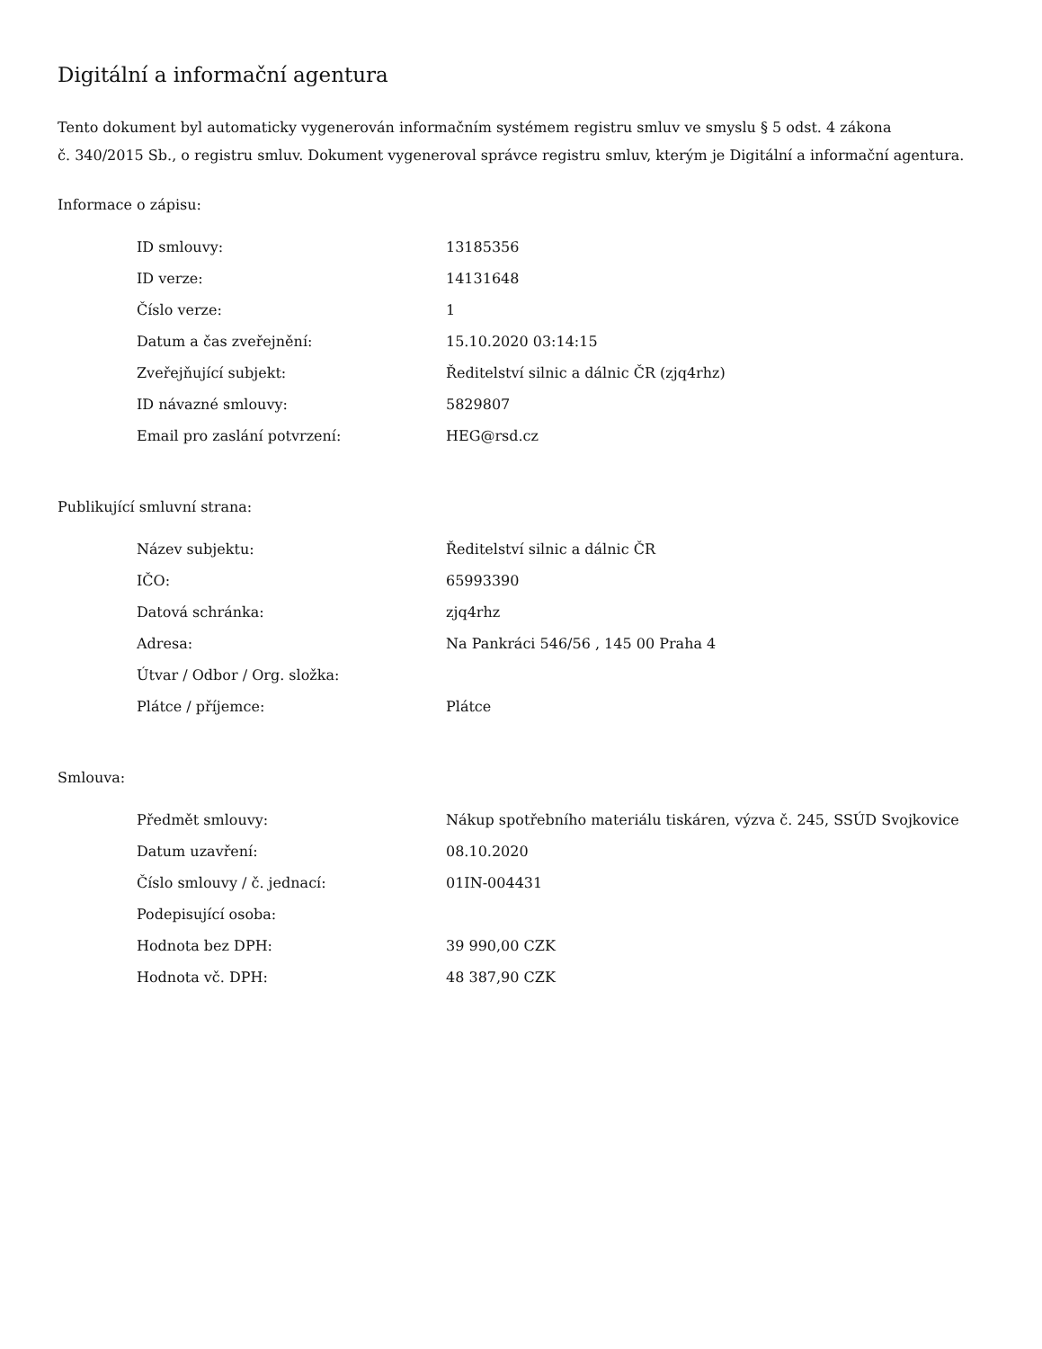Digitální a informační agentura
Tento dokument byl automaticky vygenerován informačním systémem registru smluv ve smyslu § 5 odst. 4 zákona
č. 340/2015 Sb., o registru smluv. Dokument vygeneroval správce registru smluv, kterým je Digitální a informační agentura.
Informace o zápisu:
| ID smlouvy: | 13185356 |
| ID verze: | 14131648 |
| Číslo verze: | 1 |
| Datum a čas zveřejnění: | 15.10.2020 03:14:15 |
| Zveřejňující subjekt: | Ředitelství silnic a dálnic ČR (zjq4rhz) |
| ID návazné smlouvy: | 5829807 |
| Email pro zaslání potvrzení: | HEG@rsd.cz |
Publikující smluvní strana:
| Název subjektu: | Ředitelství silnic a dálnic ČR |
| IČO: | 65993390 |
| Datová schránka: | zjq4rhz |
| Adresa: | Na Pankráci 546/56 , 145 00 Praha 4 |
| Útvar / Odbor / Org. složka: | |
| Plátce / příjemce: | Plátce |
Smlouva:
| Předmět smlouvy: | Nákup spotřebního materiálu tiskáren, výzva č. 245, SSÚD Svojkovice |
| Datum uzavření: | 08.10.2020 |
| Číslo smlouvy / č. jednací: | 01IN-004431 |
| Podepisující osoba: | |
| Hodnota bez DPH: | 39 990,00 CZK |
| Hodnota vč. DPH: | 48 387,90 CZK |